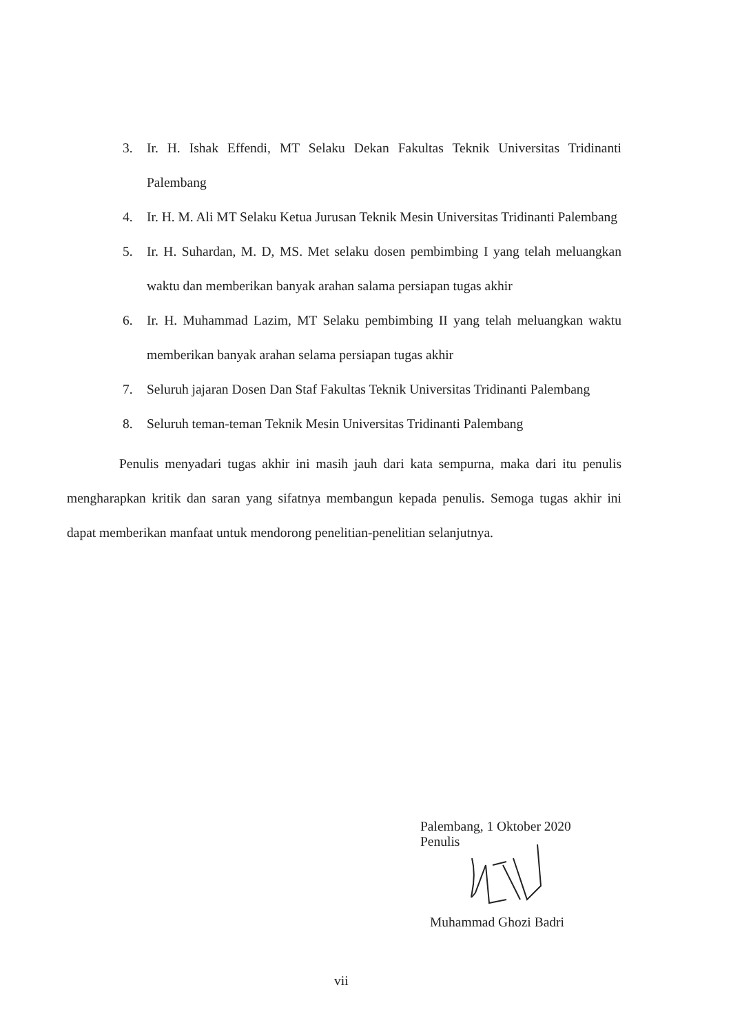3. Ir. H. Ishak Effendi, MT Selaku Dekan Fakultas Teknik Universitas Tridinanti Palembang
4. Ir. H. M. Ali MT Selaku Ketua Jurusan Teknik Mesin Universitas Tridinanti Palembang
5. Ir. H. Suhardan, M. D, MS. Met selaku dosen pembimbing I yang telah meluangkan waktu dan memberikan banyak arahan salama persiapan tugas akhir
6. Ir. H. Muhammad Lazim, MT Selaku pembimbing II yang telah meluangkan waktu memberikan banyak arahan selama persiapan tugas akhir
7. Seluruh jajaran Dosen Dan Staf Fakultas Teknik Universitas Tridinanti Palembang
8. Seluruh teman-teman Teknik Mesin Universitas Tridinanti Palembang
Penulis menyadari tugas akhir ini masih jauh dari kata sempurna, maka dari itu penulis mengharapkan kritik dan saran yang sifatnya membangun kepada penulis. Semoga tugas akhir ini dapat memberikan manfaat untuk mendorong penelitian-penelitian selanjutnya.
Palembang, 1 Oktober 2020
Penulis
Muhammad Ghozi Badri
vii